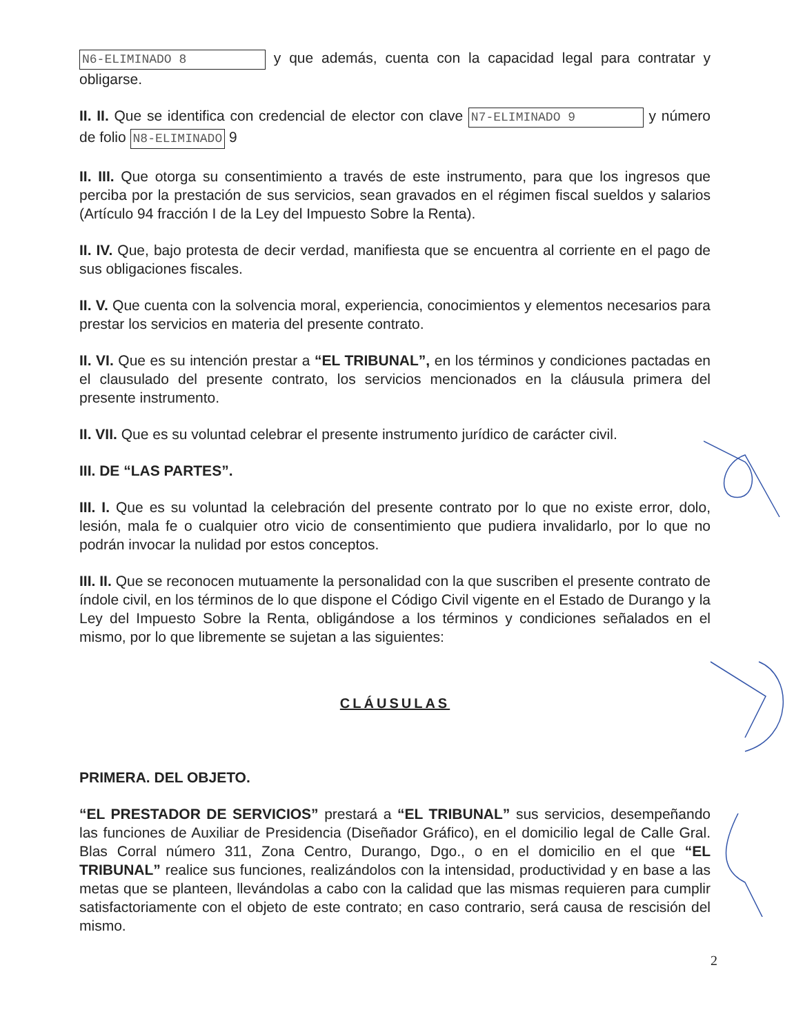N6-ELIMINADO 8 y que además, cuenta con la capacidad legal para contratar y obligarse.
II. II. Que se identifica con credencial de elector con clave N7-ELIMINADO 9 y número de folio N8-ELIMINADO 9
II. III. Que otorga su consentimiento a través de este instrumento, para que los ingresos que perciba por la prestación de sus servicios, sean gravados en el régimen fiscal sueldos y salarios (Artículo 94 fracción I de la Ley del Impuesto Sobre la Renta).
II. IV. Que, bajo protesta de decir verdad, manifiesta que se encuentra al corriente en el pago de sus obligaciones fiscales.
II. V. Que cuenta con la solvencia moral, experiencia, conocimientos y elementos necesarios para prestar los servicios en materia del presente contrato.
II. VI. Que es su intención prestar a “EL TRIBUNAL”, en los términos y condiciones pactadas en el clausulado del presente contrato, los servicios mencionados en la cláusula primera del presente instrumento.
II. VII. Que es su voluntad celebrar el presente instrumento jurídico de carácter civil.
III. DE “LAS PARTES”.
III. I. Que es su voluntad la celebración del presente contrato por lo que no existe error, dolo, lesión, mala fe o cualquier otro vicio de consentimiento que pudiera invalidarlo, por lo que no podrán invocar la nulidad por estos conceptos.
III. II. Que se reconocen mutuamente la personalidad con la que suscriben el presente contrato de índole civil, en los términos de lo que dispone el Código Civil vigente en el Estado de Durango y la Ley del Impuesto Sobre la Renta, obligándose a los términos y condiciones señalados en el mismo, por lo que libremente se sujetan a las siguientes:
CLÁUSULAS
PRIMERA. DEL OBJETO.
“EL PRESTADOR DE SERVICIOS” prestará a “EL TRIBUNAL” sus servicios, desempeñando las funciones de Auxiliar de Presidencia (Diseñador Gráfico), en el domicilio legal de Calle Gral. Blas Corral número 311, Zona Centro, Durango, Dgo., o en el domicilio en el que “EL TRIBUNAL” realice sus funciones, realizándolos con la intensidad, productividad y en base a las metas que se planteen, llevándolas a cabo con la calidad que las mismas requieren para cumplir satisfactoriamente con el objeto de este contrato; en caso contrario, será causa de rescisión del mismo.
2